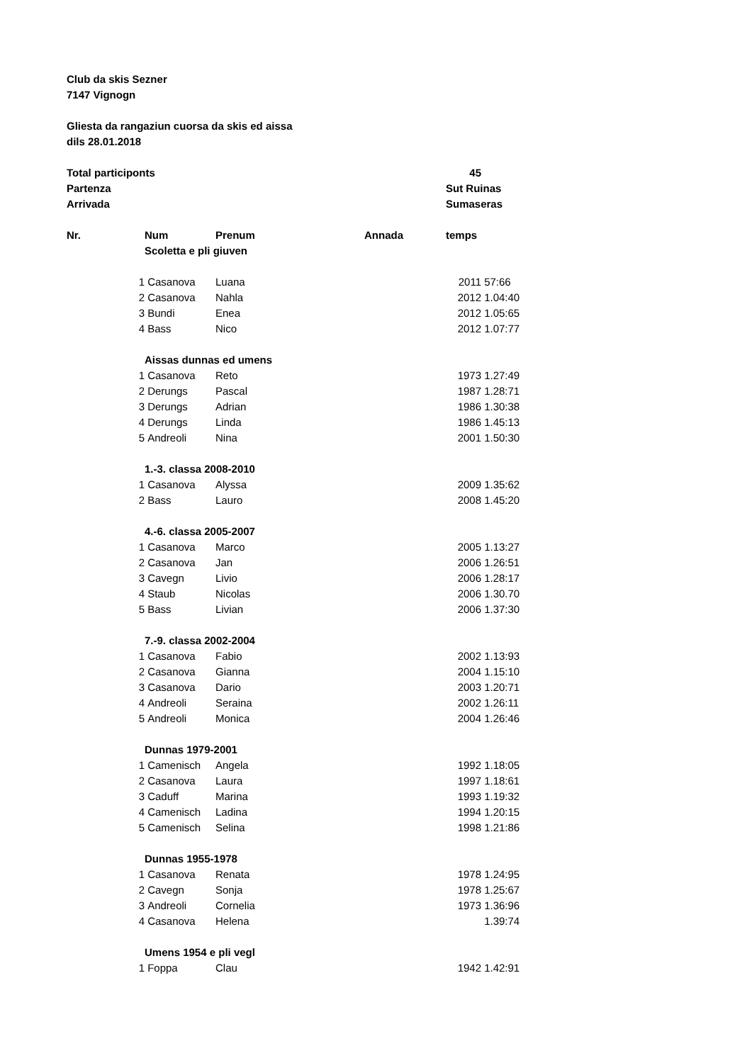| Club da skis Sezner | | | | | |
| 7147 Vignogn | | | | | |
| Gliesta da rangaziun cuorsa da skis ed aissa | | | | | |
| dils 28.01.2018 | | | | | |
| Total participonts | | | | 45 | |
| Partenza | | | | Sut Ruinas | |
| Arrivada | | | | Sumaseras | |
| Nr. | Num | Prenum | Annada | temps | |
| | Scoletta e pli giuven | | | | |
| 1 | Casanova | Luana | 2011 | | 57:66 |
| 2 | Casanova | Nahla | 2012 | | 1.04:40 |
| 3 | Bundi | Enea | 2012 | | 1.05:65 |
| 4 | Bass | Nico | 2012 | | 1.07:77 |
| | Aissas dunnas ed umens | | | | |
| 1 | Casanova | Reto | 1973 | | 1.27:49 |
| 2 | Derungs | Pascal | 1987 | | 1.28:71 |
| 3 | Derungs | Adrian | 1986 | | 1.30:38 |
| 4 | Derungs | Linda | 1986 | | 1.45:13 |
| 5 | Andreoli | Nina | 2001 | | 1.50:30 |
| | 1.-3. classa 2008-2010 | | | | |
| 1 | Casanova | Alyssa | 2009 | | 1.35:62 |
| 2 | Bass | Lauro | 2008 | | 1.45:20 |
| | 4.-6. classa 2005-2007 | | | | |
| 1 | Casanova | Marco | 2005 | | 1.13:27 |
| 2 | Casanova | Jan | 2006 | | 1.26:51 |
| 3 | Cavegn | Livio | 2006 | | 1.28:17 |
| 4 | Staub | Nicolas | 2006 | | 1.30.70 |
| 5 | Bass | Livian | 2006 | | 1.37:30 |
| | 7.-9. classa 2002-2004 | | | | |
| 1 | Casanova | Fabio | 2002 | | 1.13:93 |
| 2 | Casanova | Gianna | 2004 | | 1.15:10 |
| 3 | Casanova | Dario | 2003 | | 1.20:71 |
| 4 | Andreoli | Seraina | 2002 | | 1.26:11 |
| 5 | Andreoli | Monica | 2004 | | 1.26:46 |
| | Dunnas 1979-2001 | | | | |
| 1 | Camenisch | Angela | 1992 | | 1.18:05 |
| 2 | Casanova | Laura | 1997 | | 1.18:61 |
| 3 | Caduff | Marina | 1993 | | 1.19:32 |
| 4 | Camenisch | Ladina | 1994 | | 1.20:15 |
| 5 | Camenisch | Selina | 1998 | | 1.21:86 |
| | Dunnas 1955-1978 | | | | |
| 1 | Casanova | Renata | 1978 | | 1.24:95 |
| 2 | Cavegn | Sonja | 1978 | | 1.25:67 |
| 3 | Andreoli | Cornelia | 1973 | | 1.36:96 |
| 4 | Casanova | Helena | | | 1.39:74 |
| | Umens 1954 e pli vegl | | | | |
| 1 | Foppa | Clau | 1942 | | 1.42:91 |